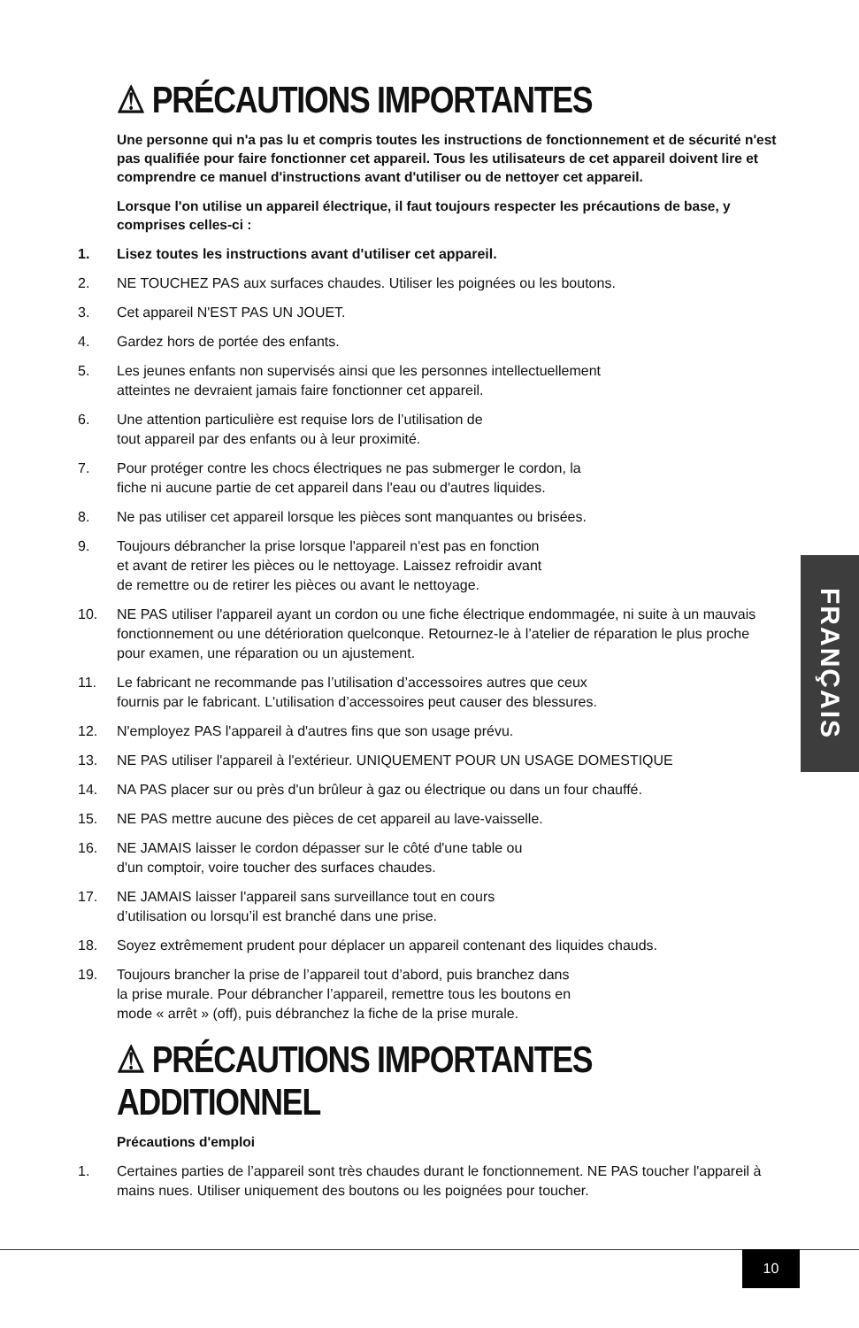⚠ PRÉCAUTIONS IMPORTANTES
Une personne qui n'a pas lu et compris toutes les instructions de fonctionnement et de sécurité n'est pas qualifiée pour faire fonctionner cet appareil. Tous les utilisateurs de cet appareil doivent lire et comprendre ce manuel d'instructions avant d'utiliser ou de nettoyer cet appareil.
Lorsque l'on utilise un appareil électrique, il faut toujours respecter les précautions de base, y comprises celles-ci :
1. Lisez toutes les instructions avant d'utiliser cet appareil.
2. NE TOUCHEZ PAS aux surfaces chaudes. Utiliser les poignées ou les boutons.
3. Cet appareil N'EST PAS UN JOUET.
4. Gardez hors de portée des enfants.
5. Les jeunes enfants non supervisés ainsi que les personnes intellectuellement
atteintes ne devraient jamais faire fonctionner cet appareil.
6. Une attention particulière est requise lors de l’utilisation de
tout appareil par des enfants ou à leur proximité.
7. Pour protéger contre les chocs électriques ne pas submerger le cordon, la
fiche ni aucune partie de cet appareil dans l'eau ou d'autres liquides.
8. Ne pas utiliser cet appareil lorsque les pièces sont manquantes ou brisées.
9. Toujours débrancher la prise lorsque l'appareil n'est pas en fonction
et avant de retirer les pièces ou le nettoyage. Laissez refroidir avant
de remettre ou de retirer les pièces ou avant le nettoyage.
10. NE PAS utiliser l'appareil ayant un cordon ou une fiche électrique endommagée, ni suite à un mauvais fonctionnement ou une détérioration quelconque. Retournez-le à l’atelier de réparation le plus proche pour examen, une réparation ou un ajustement.
11. Le fabricant ne recommande pas l’utilisation d’accessoires autres que ceux
fournis par le fabricant. L'utilisation d’accessoires peut causer des blessures.
12. N'employez PAS l'appareil à d'autres fins que son usage prévu.
13. NE PAS utiliser l'appareil à l'extérieur. UNIQUEMENT POUR UN USAGE DOMESTIQUE
14. NA PAS placer sur ou près d'un brûleur à gaz ou électrique ou dans un four chauffé.
15. NE PAS mettre aucune des pièces de cet appareil au lave-vaisselle.
16. NE JAMAIS laisser le cordon dépasser sur le côté d'une table ou
d'un comptoir, voire toucher des surfaces chaudes.
17. NE JAMAIS laisser l'appareil sans surveillance tout en cours
d’utilisation ou lorsqu’il est branché dans une prise.
18. Soyez extrêmement prudent pour déplacer un appareil contenant des liquides chauds.
19. Toujours brancher la prise de l’appareil tout d’abord, puis branchez dans
la prise murale. Pour débrancher l’appareil, remettre tous les boutons en
mode « arrêt » (off), puis débranchez la fiche de la prise murale.
⚠ PRÉCAUTIONS IMPORTANTES ADDITIONNEL
Précautions d'emploi
1. Certaines parties de l’appareil sont très chaudes durant le fonctionnement. NE PAS toucher l'appareil à mains nues. Utiliser uniquement des boutons ou les poignées pour toucher.
FRANÇAIS
10